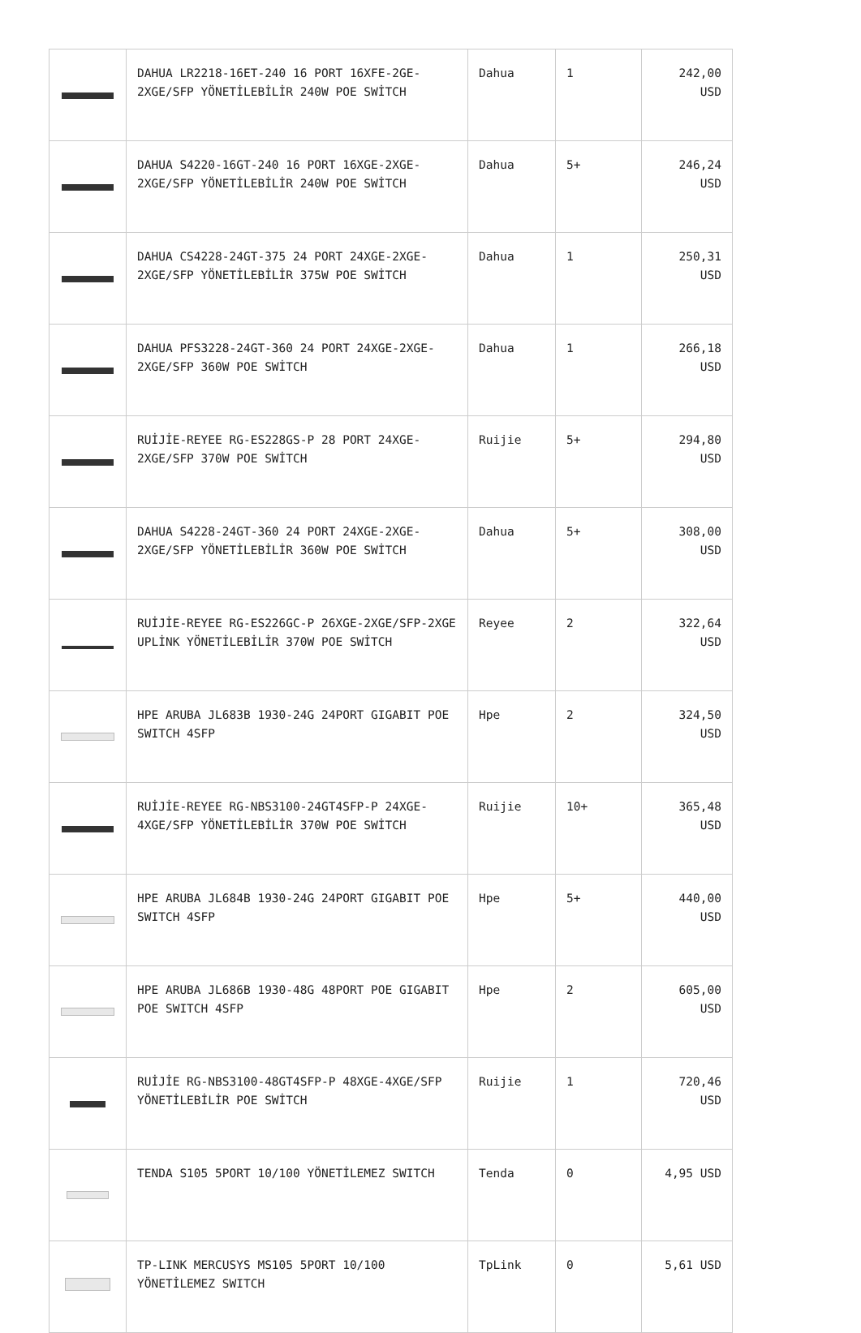| | DAHUA LR2218-16ET-240 16 PORT 16XFE-2GE-2XGE/SFP YÖNETİLEBİLİR 240W POE SWİTCH | Dahua | 1 | 242,00 USD |
| | DAHUA S4220-16GT-240 16 PORT 16XGE-2XGE-2XGE/SFP YÖNETİLEBİLİR 240W POE SWİTCH | Dahua | 5+ | 246,24 USD |
| | DAHUA CS4228-24GT-375 24 PORT 24XGE-2XGE-2XGE/SFP YÖNETİLEBİLİR 375W POE SWİTCH | Dahua | 1 | 250,31 USD |
| | DAHUA PFS3228-24GT-360 24 PORT 24XGE-2XGE-2XGE/SFP 360W POE SWİTCH | Dahua | 1 | 266,18 USD |
| | RUİJİE-REYEE RG-ES228GS-P 28 PORT 24XGE-2XGE/SFP 370W POE SWİTCH | Ruijie | 5+ | 294,80 USD |
| | DAHUA S4228-24GT-360 24 PORT 24XGE-2XGE-2XGE/SFP YÖNETİLEBİLİR 360W POE SWİTCH | Dahua | 5+ | 308,00 USD |
| | RUİJİE-REYEE RG-ES226GC-P 26XGE-2XGE/SFP-2XGE UPLİNK YÖNETİLEBİLİR 370W POE SWİTCH | Reyee | 2 | 322,64 USD |
| | HPE ARUBA JL683B 1930-24G 24PORT GIGABIT POE SWITCH 4SFP | Hpe | 2 | 324,50 USD |
| | RUİJİE-REYEE RG-NBS3100-24GT4SFP-P 24XGE-4XGE/SFP YÖNETİLEBİLİR 370W POE SWİTCH | Ruijie | 10+ | 365,48 USD |
| | HPE ARUBA JL684B 1930-24G 24PORT GIGABIT POE SWITCH 4SFP | Hpe | 5+ | 440,00 USD |
| | HPE ARUBA JL686B 1930-48G 48PORT POE GIGABIT POE SWITCH 4SFP | Hpe | 2 | 605,00 USD |
| | RUİJİE RG-NBS3100-48GT4SFP-P 48XGE-4XGE/SFP YÖNETİLEBİLİR POE SWİTCH | Ruijie | 1 | 720,46 USD |
| | TENDA S105 5PORT 10/100 YÖNETİLEMEZ SWITCH | Tenda | 0 | 4,95 USD |
| | TP-LINK MERCUSYS MS105 5PORT 10/100 YÖNETİLEMEZ SWITCH | TpLink | 0 | 5,61 USD |